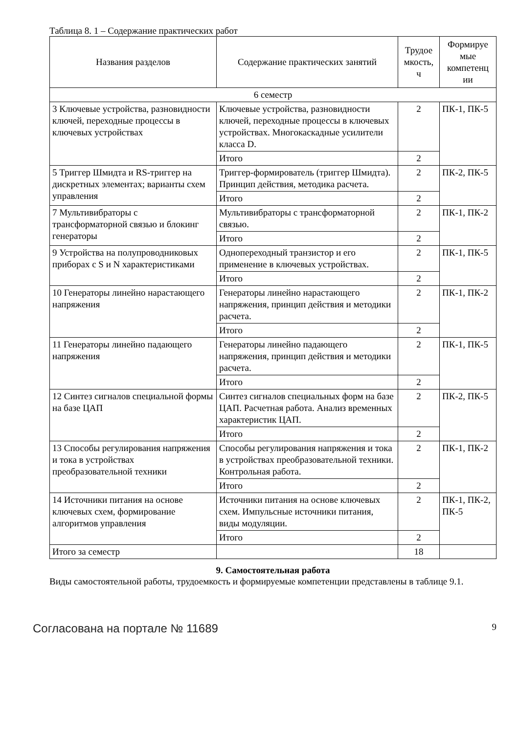Таблица 8. 1 – Содержание практических работ
| Названия разделов | Содержание практических занятий | Трудое мкость, ч | Формируе мые компетенц ии |
| --- | --- | --- | --- |
| 6 семестр | | | |
| 3 Ключевые устройства, разновидности ключей, переходные процессы в ключевых устройствах | Ключевые устройства, разновидности ключей, переходные процессы в ключевых устройствах. Многокаскадные усилители класса D. | 2 | ПК-1, ПК-5 |
| | Итого | 2 | |
| 5 Триггер Шмидта и RS-триггер на дискретных элементах; варианты схем управления | Триггер-формирователь (триггер Шмидта). Принцип действия, методика расчета. | 2 | ПК-2, ПК-5 |
| | Итого | 2 | |
| 7 Мультивибраторы с трансформаторной связью и блокинг генераторы | Мультивибраторы с трансформаторной связью. | 2 | ПК-1, ПК-2 |
| | Итого | 2 | |
| 9 Устройства на полупроводниковых приборах с S и N характеристиками | Однопереходный транзистор и его применение в ключевых устройствах. | 2 | ПК-1, ПК-5 |
| | Итого | 2 | |
| 10 Генераторы линейно нарастающего напряжения | Генераторы линейно нарастающего напряжения, принцип действия и методики расчета. | 2 | ПК-1, ПК-2 |
| | Итого | 2 | |
| 11 Генераторы линейно падающего напряжения | Генераторы линейно падающего напряжения, принцип действия и методики расчета. | 2 | ПК-1, ПК-5 |
| | Итого | 2 | |
| 12 Синтез сигналов специальной формы на базе ЦАП | Синтез сигналов специальных форм на базе ЦАП. Расчетная работа. Анализ временных характеристик ЦАП. | 2 | ПК-2, ПК-5 |
| | Итого | 2 | |
| 13 Способы регулирования напряжения и тока в устройствах преобразовательной техники | Способы регулирования напряжения и тока в устройствах преобразовательной техники. Контрольная работа. | 2 | ПК-1, ПК-2 |
| | Итого | 2 | |
| 14 Источники питания на основе ключевых схем, формирование алгоритмов управления | Источники питания на основе ключевых схем. Импульсные источники питания, виды модуляции. | 2 | ПК-1, ПК-2, ПК-5 |
| | Итого | 2 | |
| Итого за семестр | | 18 | |
9. Самостоятельная работа
Виды самостоятельной работы, трудоемкость и формируемые компетенции представлены в таблице 9.1.
Согласована на портале № 11689 9